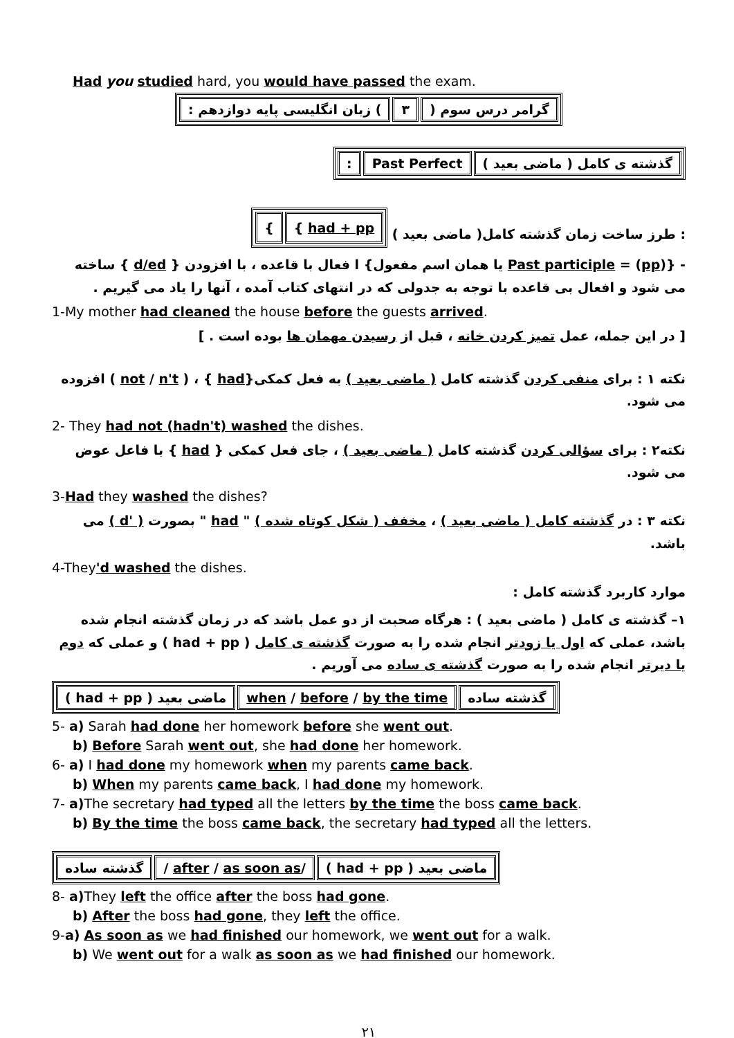Had you studied hard, you would have passed the exam.
| گرامر درس سوم ( | ۳ | ) زبان انگلیسی پایه دوازدهم : |
| گذشته ی کامل ( ماضی بعید ) | Past Perfect | : |
: طرز ساخت زمان گذشته کامل( ماضی بعید )
| { had + pp | } |
- {Past participle = (pp) یا همان اسم مفعول} ا فعال با قاعده ، با افزودن { d/ed } ساخته می شود و افعال بی قاعده با توجه به جدولی که در انتهای کتاب آمده ، آنها را یاد می گیریم .
1-My mother had cleaned the house before the guests arrived.
[ در این جمله، عمل تمیز کردن خانه ، قبل از رسیدن مهمان ها بوده است . ]
نکته ۱ : برای منفی کردن گذشته کامل ( ماضی بعید ) به فعل کمکی{had } ، ( not / n't ) افزوده می شود.
2- They had not (hadn't) washed the dishes.
نکته۲ : برای سؤالی کردن گذشته کامل ( ماضی بعید ) ، جای فعل کمکی { had } با فاعل عوض می شود.
3-Had they washed the dishes?
نکته ۳ : در گذشته کامل ( ماضی بعید ) ، مخفف ( شکل کوتاه شده ) " had " بصورت ( 'd ) می باشد.
4-They'd washed the dishes.
موارد کاربرد گذشته کامل :
۱– گذشته ی کامل ( ماضی بعید ) : هرگاه صحبت از دو عمل باشد که در زمان گذشته انجام شده باشد، عملی که اول یا زودتر انجام شده را به صورت گذشته ی کامل ( had + pp ) و عملی که دوم یا دیرتر انجام شده را به صورت گذشته ی ساده می آوریم .
| گذشته ساده | when / before / by the time | ماضی بعید ( had + pp ) |
5- a) Sarah had done her homework before she went out.
b) Before Sarah went out, she had done her homework.
6- a) I had done my homework when my parents came back.
b) When my parents came back, I had done my homework.
7- a) The secretary had typed all the letters by the time the boss came back.
b) By the time the boss came back, the secretary had typed all the letters.
| ماضی بعید ( had + pp ) | / after / as soon as / | گذشته ساده |
8- a) They left the office after the boss had gone.
b) After the boss had gone, they left the office.
9-a) As soon as we had finished our homework, we went out for a walk.
b) We went out for a walk as soon as we had finished our homework.
۲۱